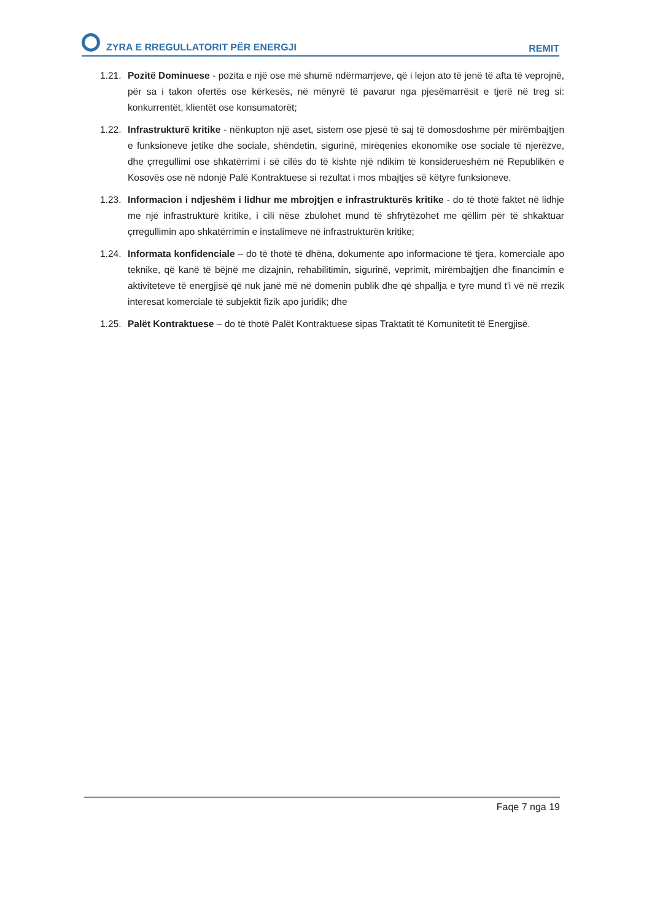ZYRA E RREGULLATORIT PËR ENERGJI REMIT
1.21. Pozitë Dominuese - pozita e një ose më shumë ndërmarrjeve, që i lejon ato të jenë të afta të veprojnë, për sa i takon ofertës ose kërkesës, në mënyrë të pavarur nga pjesëmarrësit e tjerë në treg si: konkurrentët, klientët ose konsumatorët;
1.22. Infrastrukturë kritike - nënkupton një aset, sistem ose pjesë të saj të domosdoshme për mirëmbajtjen e funksioneve jetike dhe sociale, shëndetin, sigurinë, mirëqenies ekonomike ose sociale të njerëzve, dhe çrregullimi ose shkatërrimi i së cilës do të kishte një ndikim të konsiderueshëm në Republikën e Kosovës ose në ndonjë Palë Kontraktuese si rezultat i mos mbajtjes së këtyre funksioneve.
1.23. Informacion i ndjeshëm i lidhur me mbrojtjen e infrastrukturës kritike - do të thotë faktet në lidhje me një infrastrukturë kritike, i cili nëse zbulohet mund të shfrytëzohet me qëllim për të shkaktuar çrregullimin apo shkatërrimin e instalimeve në infrastrukturën kritike;
1.24. Informata konfidenciale – do të thotë të dhëna, dokumente apo informacione të tjera, komerciale apo teknike, që kanë të bëjnë me dizajnin, rehabilitimin, sigurinë, veprimit, mirëmbajtjen dhe financimin e aktiviteteve të energjisë që nuk janë më në domenin publik dhe që shpallja e tyre mund t'i vë në rrezik interesat komerciale të subjektit fizik apo juridik; dhe
1.25. Palët Kontraktuese – do të thotë Palët Kontraktuese sipas Traktatit të Komunitetit të Energjisë.
Faqe 7 nga 19